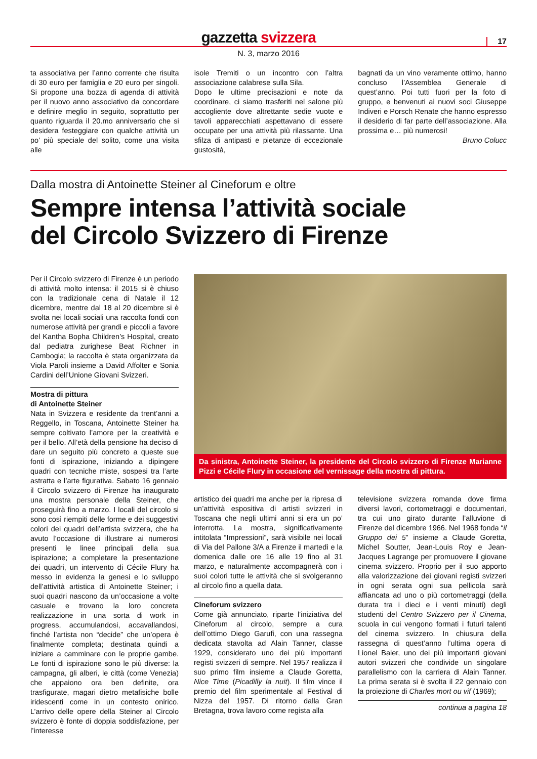gazzetta svizzera
17
N. 3, marzo 2016
ta associativa per l’anno corrente che risulta di 30 euro per famiglia e 20 euro per singoli. Si propone una bozza di agenda di attività per il nuovo anno associativo da concordare e definire meglio in seguito, soprattutto per quanto riguarda il 20.mo anniversario che si desidera festeggiare con qualche attività un po’ più speciale del solito, come una visita alle
isole Tremiti o un incontro con l’altra associazione calabrese sulla Sila.
Dopo le ultime precisazioni e note da coordinare, ci siamo trasferiti nel salone più accogliente dove altrettante sedie vuote e tavoli apparecchiati aspettavano di essere occupate per una attività più rilassante. Una sfilza di antipasti e pietanze di eccezionale gustosità,
bagnati da un vino veramente ottimo, hanno concluso l’Assemblea Generale di quest’anno. Poi tutti fuori per la foto di gruppo, e benvenuti ai nuovi soci Giuseppe Indiveri e Porsch Renate che hanno espresso il desiderio di far parte dell’associazione. Alla prossima e… più numerosi!
Bruno Colucc
Dalla mostra di Antoinette Steiner al Cineforum e oltre
Sempre intensa l’attività sociale
del Circolo Svizzero di Firenze
Per il Circolo svizzero di Firenze è un periodo di attività molto intensa: il 2015 si è chiuso con la tradizionale cena di Natale il 12 dicembre, mentre dal 18 al 20 dicembre si è svolta nei locali sociali una raccolta fondi con numerose attività per grandi e piccoli a favore del Kantha Bopha Children’s Hospital, creato dal pediatra zurighese Beat Richner in Cambogia; la raccolta è stata organizzata da Viola Paroli insieme a David Affolter e Sonia Cardini dell’Unione Giovani Svizzeri.
Mostra di pittura
di Antoinette Steiner
Nata in Svizzera e residente da trent’anni a Reggello, in Toscana, Antoinette Steiner ha sempre coltivato l’amore per la creatività e per il bello. All’età della pensione ha deciso di dare un seguito più concreto a queste sue fonti di ispirazione, iniziando a dipingere quadri con tecniche miste, sospesi tra l’arte astratta e l’arte figurativa. Sabato 16 gennaio il Circolo svizzero di Firenze ha inaugurato una mostra personale della Steiner, che proseguirà fino a marzo. I locali del circolo si sono così riempiti delle forme e dei suggestivi colori dei quadri dell’artista svizzera, che ha avuto l’occasione di illustrare ai numerosi presenti le linee principali della sua ispirazione; a completare la presentazione dei quadri, un intervento di Cécile Flury ha messo in evidenza la genesi e lo sviluppo dell’attività artistica di Antoinette Steiner; i suoi quadri nascono da un’occasione a volte casuale e trovano la loro concreta realizzazione in una sorta di work in progress, accumulandosi, accavallandosi, finché l’artista non “decide” che un’opera è finalmente completa; destinata quindi a iniziare a camminare con le proprie gambe. Le fonti di ispirazione sono le più diverse: la campagna, gli alberi, le città (come Venezia) che appaiono ora ben definite, ora trasfigurate, magari dietro metafisiche bolle iridescenti come in un contesto onirico. L’arrivo delle opere della Steiner al Circolo svizzero è fonte di doppia soddisfazione, per l’interesse
Da sinistra, Antoinette Steiner, la presidente del Circolo svizzero di Firenze Marianne Pizzi e Cécile Flury in occasione del vernissage della mostra di pittura.
artistico dei quadri ma anche per la ripresa di un’attività espositiva di artisti svizzeri in Toscana che negli ultimi anni si era un po’ interrotta. La mostra, significativamente intitolata “Impressioni”, sarà visibile nei locali di Via del Pallone 3/A a Firenze il martedì e la domenica dalle ore 16 alle 19 fino al 31 marzo, e naturalmente accompagnerà con i suoi colori tutte le attività che si svolgeranno al circolo fino a quella data.
Cineforum svizzero
Come già annunciato, riparte l’iniziativa del Cineforum al circolo, sempre a cura dell’ottimo Diego Garufi, con una rassegna dedicata stavolta ad Alain Tanner, classe 1929, considerato uno dei più importanti registi svizzeri di sempre. Nel 1957 realizza il suo primo film insieme a Claude Goretta, Nice Time (Picadilly la nuit). Il film vince il premio del film sperimentale al Festival di Nizza del 1957. Di ritorno dalla Gran Bretagna, trova lavoro come regista alla
televisione svizzera romanda dove firma diversi lavori, cortometraggi e documentari, tra cui uno girato durante l’alluvione di Firenze del dicembre 1966. Nel 1968 fonda “il Gruppo dei 5” insieme a Claude Goretta, Michel Soutter, Jean-Louis Roy e Jean-Jacques Lagrange per promuovere il giovane cinema svizzero. Proprio per il suo apporto alla valorizzazione dei giovani registi svizzeri in ogni serata ogni sua pellicola sarà affiancata ad uno o più cortometraggi (della durata tra i dieci e i venti minuti) degli studenti del Centro Svizzero per il Cinema, scuola in cui vengono formati i futuri talenti del cinema svizzero. In chiusura della rassegna di quest’anno l’ultima opera di Lionel Baier, uno dei più importanti giovani autori svizzeri che condivide un singolare parallelismo con la carriera di Alain Tanner. La prima serata si è svolta il 22 gennaio con la proiezione di Charles mort ou vif (1969);
continua a pagina 18